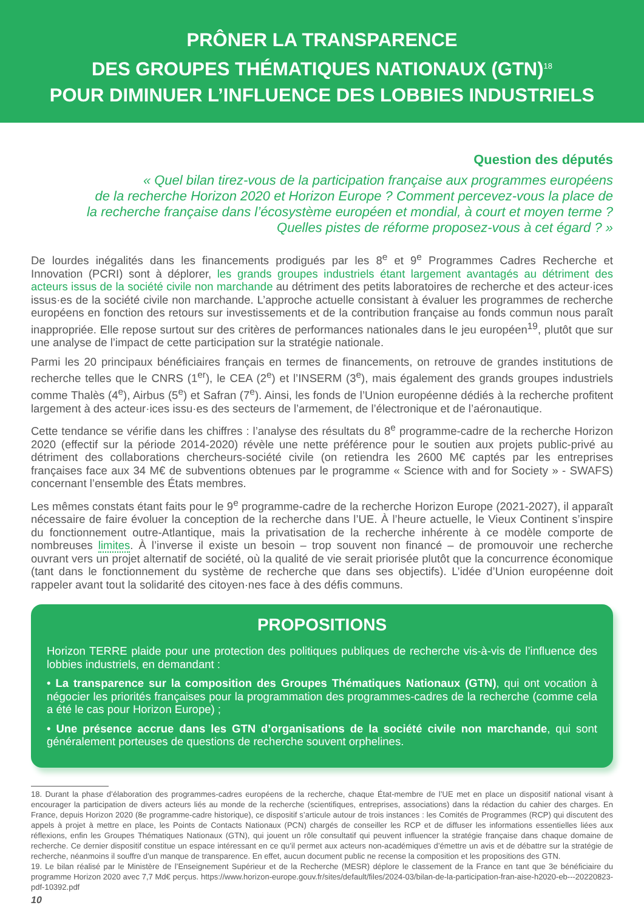PRÔNER LA TRANSPARENCE
DES GROUPES THÉMATIQUES NATIONAUX (GTN)<sup>18</sup>
POUR DIMINUER L’INFLUENCE DES LOBBIES INDUSTRIELS
Question des députés
« Quel bilan tirez-vous de la participation française aux programmes européens
de la recherche Horizon 2020 et Horizon Europe ? Comment percevez-vous la place de
la recherche française dans l’écosystème européen et mondial, à court et moyen terme ?
Quelles pistes de réforme proposez-vous à cet égard ? »
De lourdes inégalités dans les financements prodigués par les 8<sup>e</sup> et 9<sup>e</sup> Programmes Cadres Recherche et Innovation (PCRI) sont à déplorer, les grands groupes industriels étant largement avantagés au détriment des acteurs issus de la société civile non marchande au détriment des petits laboratoires de recherche et des acteur·ices issus·es de la société civile non marchande. L’approche actuelle consistant à évaluer les programmes de recherche européens en fonction des retours sur investissements et de la contribution française au fonds commun nous paraît inappropriée. Elle repose surtout sur des critères de performances nationales dans le jeu européen<sup>19</sup>, plutôt que sur une analyse de l’impact de cette participation sur la stratégie nationale.
Parmi les 20 principaux bénéficiaires français en termes de financements, on retrouve de grandes institutions de recherche telles que le CNRS (1<sup>er</sup>), le CEA (2<sup>e</sup>) et l’INSERM (3<sup>e</sup>), mais également des grands groupes industriels comme Thalès (4<sup>e</sup>), Airbus (5<sup>e</sup>) et Safran (7<sup>e</sup>). Ainsi, les fonds de l’Union européenne dédiés à la recherche profitent largement à des acteur·ices issu·es des secteurs de l’armement, de l’électronique et de l’aéronautique.
Cette tendance se vérifie dans les chiffres : l’analyse des résultats du 8<sup>e</sup> programme-cadre de la recherche Horizon 2020 (effectif sur la période 2014-2020) révèle une nette préférence pour le soutien aux projets public-privé au détriment des collaborations chercheurs-société civile (on retiendra les 2600 M€ captés par les entreprises françaises face aux 34 M€ de subventions obtenues par le programme « Science with and for Society » - SWAFS) concernant l’ensemble des États membres.
Les mêmes constats étant faits pour le 9<sup>e</sup> programme-cadre de la recherche Horizon Europe (2021-2027), il apparaît nécessaire de faire évoluer la conception de la recherche dans l’UE. À l’heure actuelle, le Vieux Continent s’inspire du fonctionnement outre-Atlantique, mais la privatisation de la recherche inhérente à ce modèle comporte de nombreuses limites. À l’inverse il existe un besoin – trop souvent non financé – de promouvoir une recherche ouvrant vers un projet alternatif de société, où la qualité de vie serait priorisée plutôt que la concurrence économique (tant dans le fonctionnement du système de recherche que dans ses objectifs). L’idée d’Union européenne doit rappeler avant tout la solidarité des citoyen·nes face à des défis communs.
PROPOSITIONS
Horizon TERRE plaide pour une protection des politiques publiques de recherche vis-à-vis de l’influence des lobbies industriels, en demandant :
• La transparence sur la composition des Groupes Thématiques Nationaux (GTN), qui ont vocation à négocier les priorités françaises pour la programmation des programmes-cadres de la recherche (comme cela a été le cas pour Horizon Europe) ;
• Une présence accrue dans les GTN d’organisations de la société civile non marchande, qui sont généralement porteuses de questions de recherche souvent orphelines.
18. Durant la phase d’élaboration des programmes-cadres européens de la recherche, chaque État-membre de l’UE met en place un dispositif national visant à encourager la participation de divers acteurs liés au monde de la recherche (scientifiques, entreprises, associations) dans la rédaction du cahier des charges. En France, depuis Horizon 2020 (8e programme-cadre historique), ce dispositif s’articule autour de trois instances : les Comités de Programmes (RCP) qui discutent des appels à projet à mettre en place, les Points de Contacts Nationaux (PCN) chargés de conseiller les RCP et de diffuser les informations essentielles liées aux réflexions, enfin les Groupes Thématiques Nationaux (GTN), qui jouent un rôle consultatif qui peuvent influencer la stratégie française dans chaque domaine de recherche. Ce dernier dispositif constitue un espace intéressant en ce qu’il permet aux acteurs non-académiques d’émettre un avis et de débattre sur la stratégie de recherche, néanmoins il souffre d’un manque de transparence. En effet, aucun document public ne recense la composition et les propositions des GTN.
19. Le bilan réalisé par le Ministère de l’Enseignement Supérieur et de la Recherche (MESR) déplore le classement de la France en tant que 3e bénéficiaire du programme Horizon 2020 avec 7,7 Md€ perçus. https://www.horizon-europe.gouv.fr/sites/default/files/2024-03/bilan-de-la-participation-fran-aise-h2020-eb---20220823-pdf-10392.pdf
10